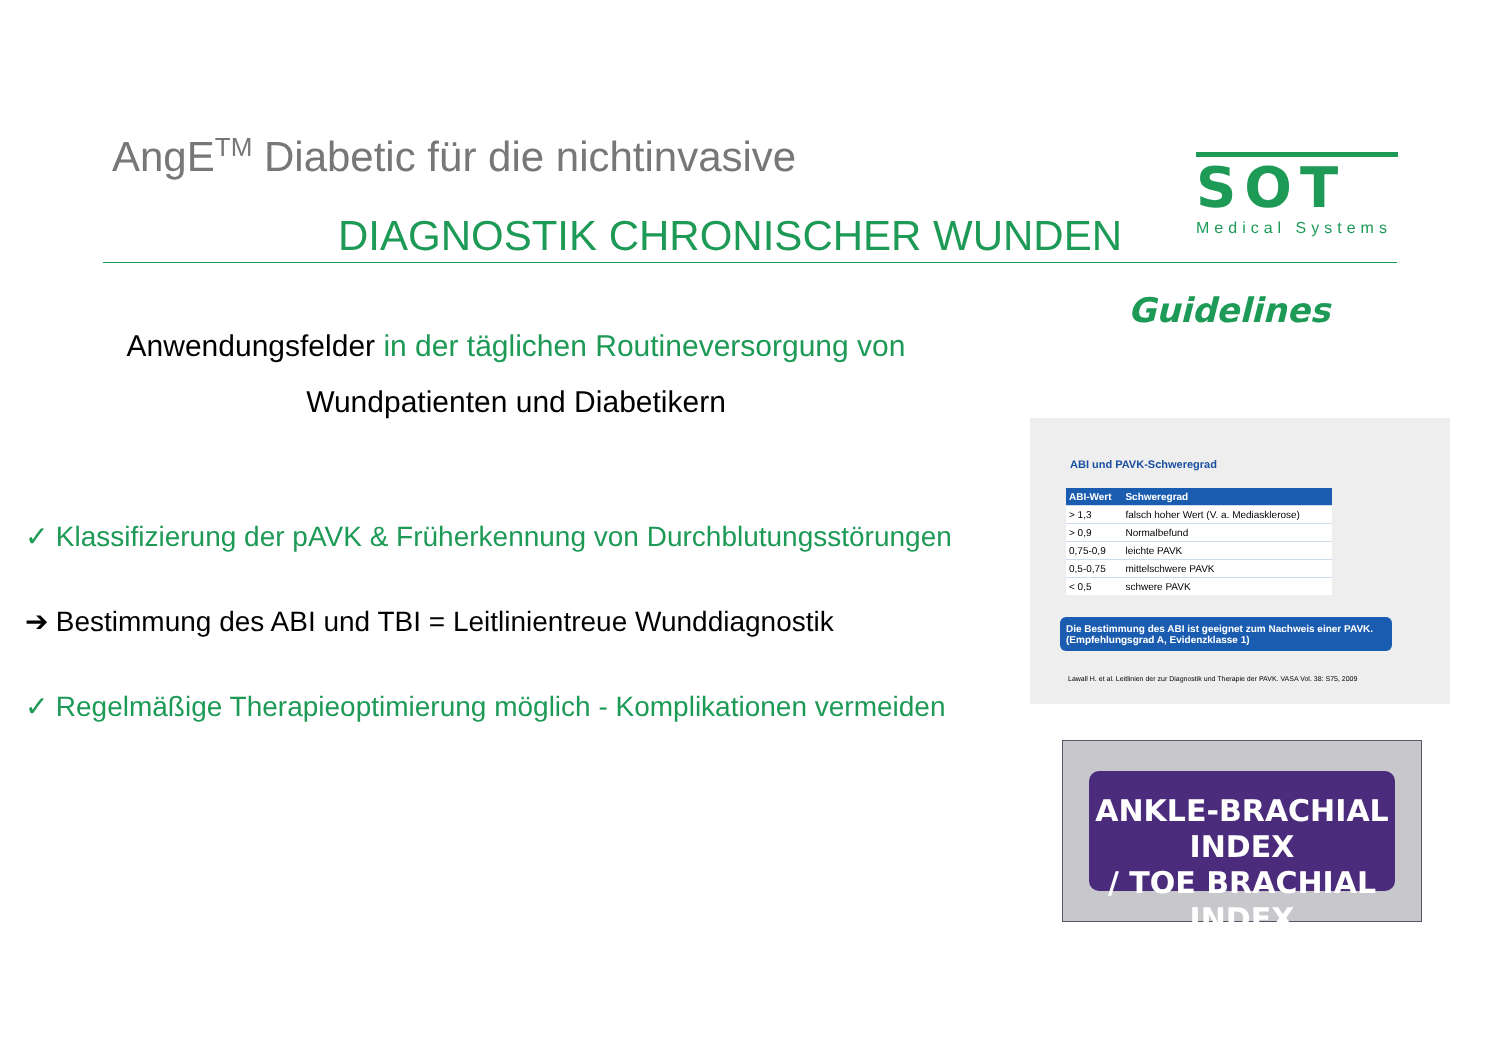AngE<sup>TM</sup> Diabetic für die nichtinvasive
DIAGNOSTIK CHRONISCHER WUNDEN
SOT
Medical Systems
Anwendungsfelder in der täglichen Routineversorgung von
Wundpatienten und Diabetikern
✓ Klassifizierung der pAVK & Früherkennung von Durchblutungsstörungen
➔ Bestimmung des ABI und TBI = Leitlinientreue Wunddiagnostik
✓ Regelmäßige Therapieoptimierung möglich - Komplikationen vermeiden
Guidelines
ABI und PAVK-Schweregrad
| ABI-Wert | Schweregrad |
| --- | --- |
| > 1,3 | falsch hoher Wert (V. a. Mediasklerose) |
| > 0,9 | Normalbefund |
| 0,75-0,9 | leichte PAVK |
| 0,5-0,75 | mittelschwere PAVK |
| < 0,5 | schwere PAVK |
Die Bestimmung des ABI ist geeignet zum Nachweis einer PAVK. (Empfehlungsgrad A, Evidenzklasse 1)
Lawall H. et al. Leitlinien der zur Diagnostik und Therapie der PAVK. VASA Vol. 38: S75, 2009
ANKLE-BRACHIAL INDEX
/ TOE BRACHIAL INDEX